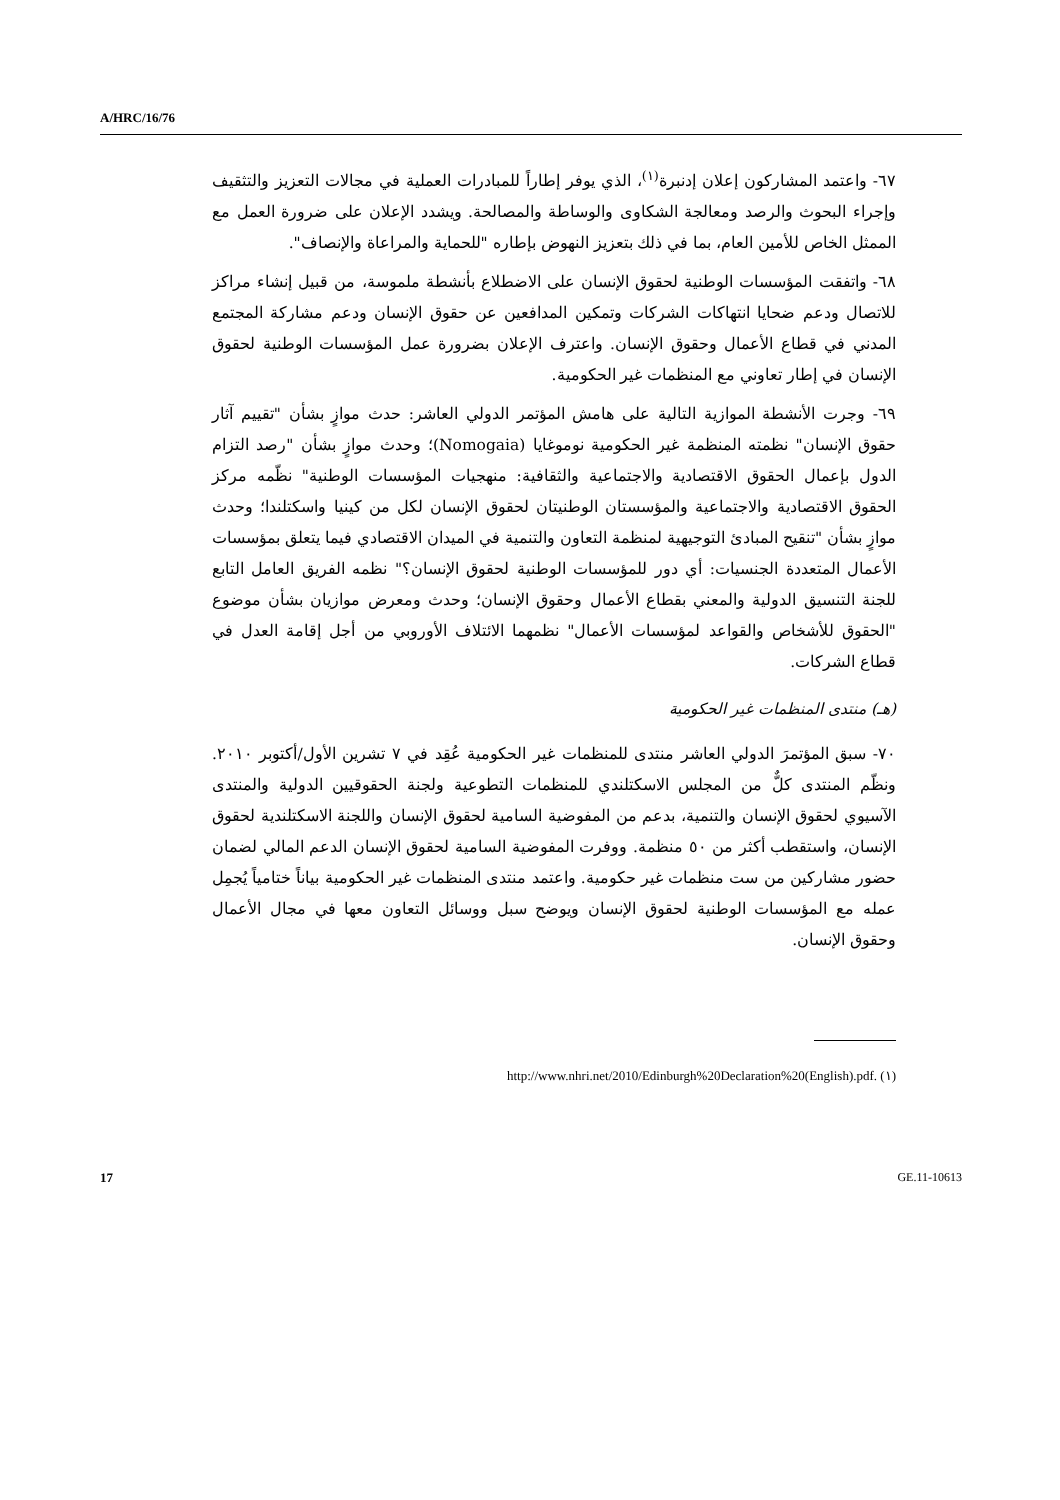A/HRC/16/76
٦٧- واعتمد المشاركون إعلان إدنبرة<sup>(١)</sup>، الذي يوفر إطاراً للمبادرات العملية في مجالات التعزيز والتثقيف وإجراء البحوث والرصد ومعالجة الشكاوى والوساطة والمصالحة. ويشدد الإعلان على ضرورة العمل مع الممثل الخاص للأمين العام، بما في ذلك بتعزيز النهوض بإطاره "للحماية والمراعاة والإنصاف".
٦٨- واتفقت المؤسسات الوطنية لحقوق الإنسان على الاضطلاع بأنشطة ملموسة، من قبيل إنشاء مراكز للاتصال ودعم ضحايا انتهاكات الشركات وتمكين المدافعين عن حقوق الإنسان ودعم مشاركة المجتمع المدني في قطاع الأعمال وحقوق الإنسان. واعترف الإعلان بضرورة عمل المؤسسات الوطنية لحقوق الإنسان في إطار تعاوني مع المنظمات غير الحكومية.
٦٩- وجرت الأنشطة الموازية التالية على هامش المؤتمر الدولي العاشر: حدث موازٍ بشأن "تقييم آثار حقوق الإنسان" نظمته المنظمة غير الحكومية نوموغايا (Nomogaia)؛ وحدث موازٍ بشأن "رصد التزام الدول بإعمال الحقوق الاقتصادية والاجتماعية والثقافية: منهجيات المؤسسات الوطنية" نظّمه مركز الحقوق الاقتصادية والاجتماعية والمؤسستان الوطنيتان لحقوق الإنسان لكل من كينيا واسكتلندا؛ وحدث موازٍ بشأن "تنقيح المبادئ التوجيهية لمنظمة التعاون والتنمية في الميدان الاقتصادي فيما يتعلق بمؤسسات الأعمال المتعددة الجنسيات: أي دور للمؤسسات الوطنية لحقوق الإنسان؟" نظمه الفريق العامل التابع للجنة التنسيق الدولية والمعني بقطاع الأعمال وحقوق الإنسان؛ وحدث ومعرض موازيان بشأن موضوع "الحقوق للأشخاص والقواعد لمؤسسات الأعمال" نظمهما الائتلاف الأوروبي من أجل إقامة العدل في قطاع الشركات.
(هـ) منتدى المنظمات غير الحكومية
٧٠- سبق المؤتمرَ الدولي العاشر منتدى للمنظمات غير الحكومية عُقِد في ٧ تشرين الأول/أكتوبر ٢٠١٠. ونظّم المنتدى كلٌّ من المجلس الاسكتلندي للمنظمات التطوعية ولجنة الحقوقيين الدولية والمنتدى الآسيوي لحقوق الإنسان والتنمية، بدعم من المفوضية السامية لحقوق الإنسان واللجنة الاسكتلندية لحقوق الإنسان، واستقطب أكثر من ٥٠ منظمة. ووفرت المفوضية السامية لحقوق الإنسان الدعم المالي لضمان حضور مشاركين من ست منظمات غير حكومية. واعتمد منتدى المنظمات غير الحكومية بياناً ختامياً يُجمِل عمله مع المؤسسات الوطنية لحقوق الإنسان ويوضح سبل ووسائل التعاون معها في مجال الأعمال وحقوق الإنسان.
(١) http://www.nhri.net/2010/Edinburgh%20Declaration%20(English).pdf.
17 GE.11-10613